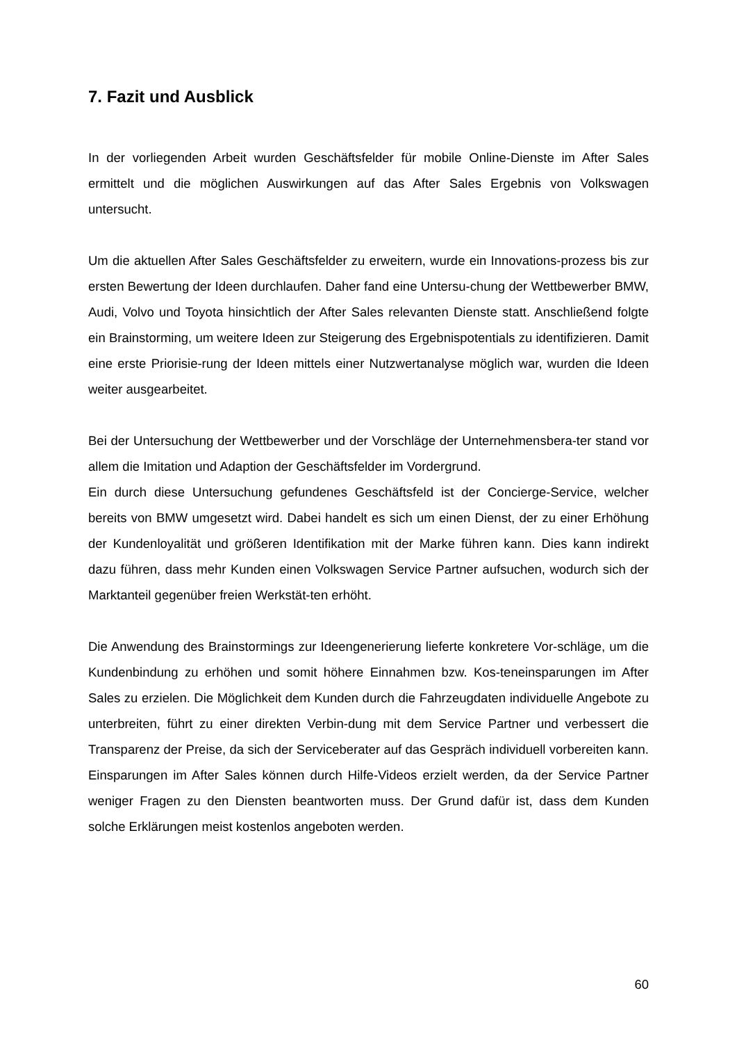7. Fazit und Ausblick
In der vorliegenden Arbeit wurden Geschäftsfelder für mobile Online-Dienste im After Sales ermittelt und die möglichen Auswirkungen auf das After Sales Ergebnis von Volkswagen untersucht.
Um die aktuellen After Sales Geschäftsfelder zu erweitern, wurde ein Innovations-prozess bis zur ersten Bewertung der Ideen durchlaufen. Daher fand eine Untersu-chung der Wettbewerber BMW, Audi, Volvo und Toyota hinsichtlich der After Sales relevanten Dienste statt. Anschließend folgte ein Brainstorming, um weitere Ideen zur Steigerung des Ergebnispotentials zu identifizieren. Damit eine erste Priorisie-rung der Ideen mittels einer Nutzwertanalyse möglich war, wurden die Ideen weiter ausgearbeitet.
Bei der Untersuchung der Wettbewerber und der Vorschläge der Unternehmensbera-ter stand vor allem die Imitation und Adaption der Geschäftsfelder im Vordergrund.
Ein durch diese Untersuchung gefundenes Geschäftsfeld ist der Concierge-Service, welcher bereits von BMW umgesetzt wird. Dabei handelt es sich um einen Dienst, der zu einer Erhöhung der Kundenloyalität und größeren Identifikation mit der Marke führen kann. Dies kann indirekt dazu führen, dass mehr Kunden einen Volkswagen Service Partner aufsuchen, wodurch sich der Marktanteil gegenüber freien Werkstät-ten erhöht.
Die Anwendung des Brainstormings zur Ideengenerierung lieferte konkretere Vor-schläge, um die Kundenbindung zu erhöhen und somit höhere Einnahmen bzw. Kos-teneinsparungen im After Sales zu erzielen. Die Möglichkeit dem Kunden durch die Fahrzeugdaten individuelle Angebote zu unterbreiten, führt zu einer direkten Verbin-dung mit dem Service Partner und verbessert die Transparenz der Preise, da sich der Serviceberater auf das Gespräch individuell vorbereiten kann. Einsparungen im After Sales können durch Hilfe-Videos erzielt werden, da der Service Partner weniger Fragen zu den Diensten beantworten muss. Der Grund dafür ist, dass dem Kunden solche Erklärungen meist kostenlos angeboten werden.
60